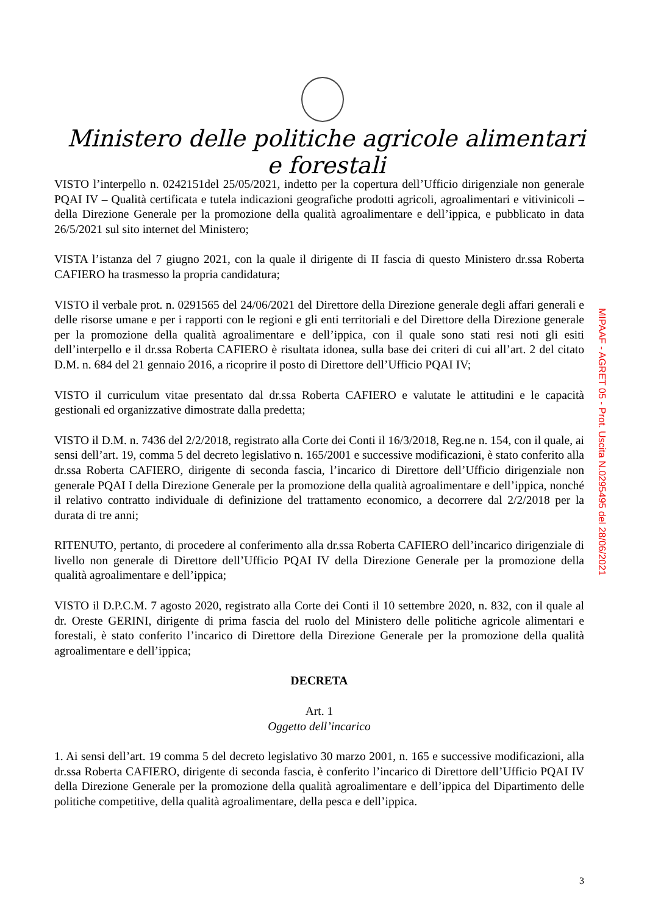Ministero delle politiche agricole alimentari e forestali
VISTO l’interpello n. 0242151del 25/05/2021, indetto per la copertura dell’Ufficio dirigenziale non generale PQAI IV – Qualità certificata e tutela indicazioni geografiche prodotti agricoli, agroalimentari e vitivinicoli – della Direzione Generale per la promozione della qualità agroalimentare e dell’ippica, e pubblicato in data 26/5/2021 sul sito internet del Ministero;
VISTA l’istanza del 7 giugno 2021, con la quale il dirigente di II fascia di questo Ministero dr.ssa Roberta CAFIERO ha trasmesso la propria candidatura;
VISTO il verbale prot. n. 0291565 del 24/06/2021 del Direttore della Direzione generale degli affari generali e delle risorse umane e per i rapporti con le regioni e gli enti territoriali e del Direttore della Direzione generale per la promozione della qualità agroalimentare e dell’ippica, con il quale sono stati resi noti gli esiti dell’interpello e il dr.ssa Roberta CAFIERO è risultata idonea, sulla base dei criteri di cui all’art. 2 del citato D.M. n. 684 del 21 gennaio 2016, a ricoprire il posto di Direttore dell’Ufficio PQAI IV;
VISTO il curriculum vitae presentato dal dr.ssa Roberta CAFIERO e valutate le attitudini e le capacità gestionali ed organizzative dimostrate dalla predetta;
VISTO il D.M. n. 7436 del 2/2/2018, registrato alla Corte dei Conti il 16/3/2018, Reg.ne n. 154, con il quale, ai sensi dell’art. 19, comma 5 del decreto legislativo n. 165/2001 e successive modificazioni, è stato conferito alla dr.ssa Roberta CAFIERO, dirigente di seconda fascia, l’incarico di Direttore dell’Ufficio dirigenziale non generale PQAI I della Direzione Generale per la promozione della qualità agroalimentare e dell’ippica, nonché il relativo contratto individuale di definizione del trattamento economico, a decorrere dal 2/2/2018 per la durata di tre anni;
RITENUTO, pertanto, di procedere al conferimento alla dr.ssa Roberta CAFIERO dell’incarico dirigenziale di livello non generale di Direttore dell’Ufficio PQAI IV della Direzione Generale per la promozione della qualità agroalimentare e dell’ippica;
VISTO il D.P.C.M. 7 agosto 2020, registrato alla Corte dei Conti il 10 settembre 2020, n. 832, con il quale al dr. Oreste GERINI, dirigente di prima fascia del ruolo del Ministero delle politiche agricole alimentari e forestali, è stato conferito l’incarico di Direttore della Direzione Generale per la promozione della qualità agroalimentare e dell’ippica;
DECRETA
Art. 1
Oggetto dell’incarico
1. Ai sensi dell’art. 19 comma 5 del decreto legislativo 30 marzo 2001, n. 165 e successive modificazioni, alla dr.ssa Roberta CAFIERO, dirigente di seconda fascia, è conferito l’incarico di Direttore dell’Ufficio PQAI IV della Direzione Generale per la promozione della qualità agroalimentare e dell’ippica del Dipartimento delle politiche competitive, della qualità agroalimentare, della pesca e dell’ippica.
MIPAAF - AGRET 05 - Prot. Uscita N.0295495 del 28/06/2021
3